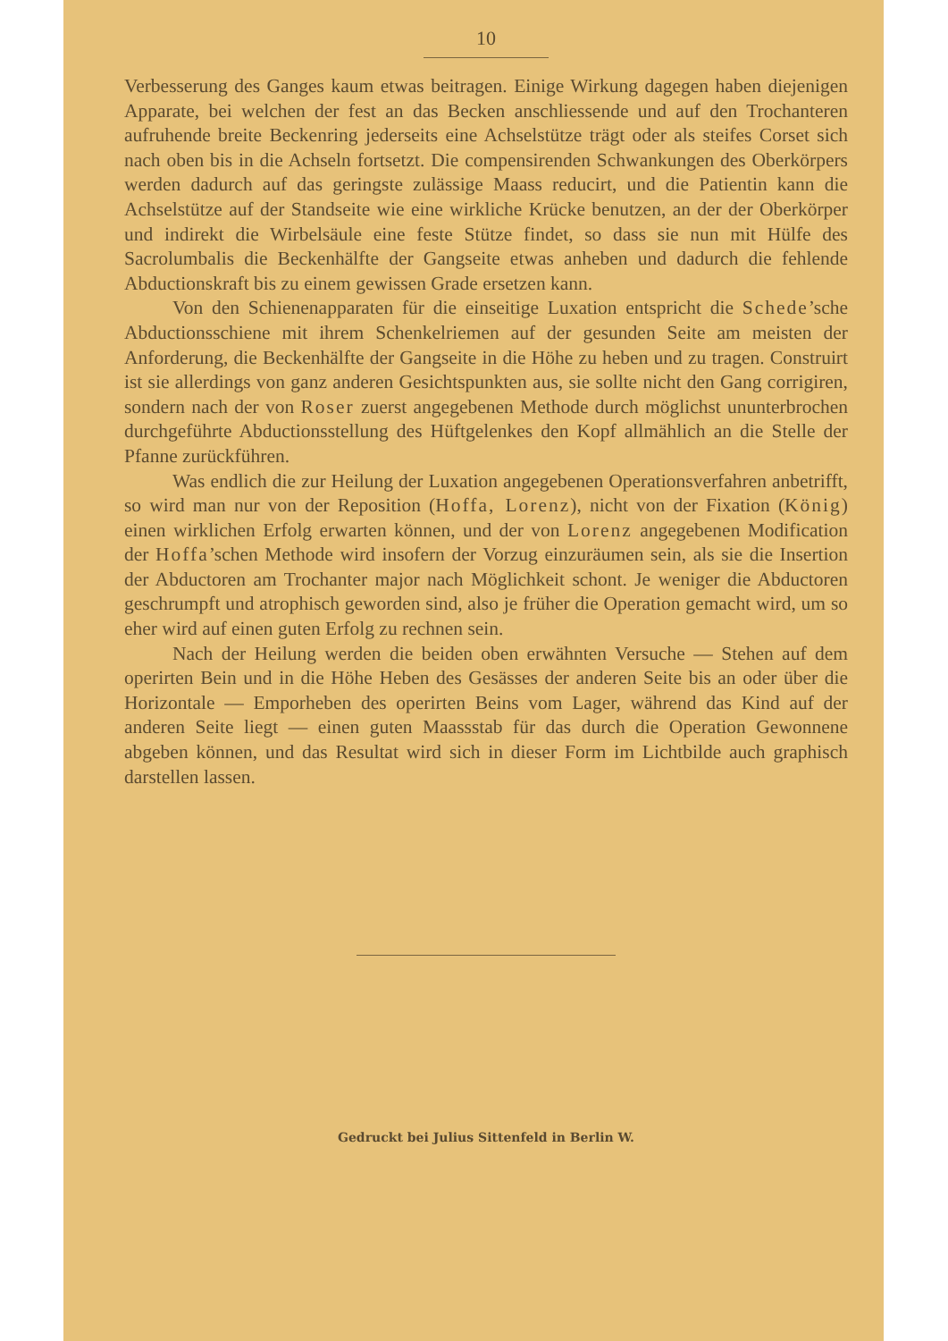10
Verbesserung des Ganges kaum etwas beitragen. Einige Wirkung dagegen haben diejenigen Apparate, bei welchen der fest an das Becken anschliessende und auf den Trochanteren aufruhende breite Beckenring jederseits eine Achselstütze trägt oder als steifes Corset sich nach oben bis in die Achseln fortsetzt. Die compensirenden Schwankungen des Oberkörpers werden dadurch auf das geringste zulässige Maass reducirt, und die Patientin kann die Achselstütze auf der Standseite wie eine wirkliche Krücke benutzen, an der der Oberkörper und indirekt die Wirbelsäule eine feste Stütze findet, so dass sie nun mit Hülfe des Sacrolumbalis die Beckenhälfte der Gangseite etwas anheben und dadurch die fehlende Abductionskraft bis zu einem gewissen Grade ersetzen kann.
Von den Schienenapparaten für die einseitige Luxation entspricht die Schede’sche Abductionsschiene mit ihrem Schenkelriemen auf der gesunden Seite am meisten der Anforderung, die Beckenhälfte der Gangseite in die Höhe zu heben und zu tragen. Construirt ist sie allerdings von ganz anderen Gesichtspunkten aus, sie sollte nicht den Gang corrigiren, sondern nach der von Roser zuerst angegebenen Methode durch möglichst ununterbrochen durchgeführte Abductionsstellung des Hüftgelenkes den Kopf allmählich an die Stelle der Pfanne zurückführen.
Was endlich die zur Heilung der Luxation angegebenen Operationsverfahren anbetrifft, so wird man nur von der Reposition (Hoffa, Lorenz), nicht von der Fixation (König) einen wirklichen Erfolg erwarten können, und der von Lorenz angegebenen Modification der Hoffa’schen Methode wird insofern der Vorzug einzuräumen sein, als sie die Insertion der Abductoren am Trochanter major nach Möglichkeit schont. Je weniger die Abductoren geschrumpft und atrophisch geworden sind, also je früher die Operation gemacht wird, um so eher wird auf einen guten Erfolg zu rechnen sein.
Nach der Heilung werden die beiden oben erwähnten Versuche — Stehen auf dem operirten Bein und in die Höhe Heben des Gesässes der anderen Seite bis an oder über die Horizontale — Emporheben des operirten Beins vom Lager, während das Kind auf der anderen Seite liegt — einen guten Maassstab für das durch die Operation Gewonnene abgeben können, und das Resultat wird sich in dieser Form im Lichtbilde auch graphisch darstellen lassen.
Gedruckt bei Julius Sittenfeld in Berlin W.